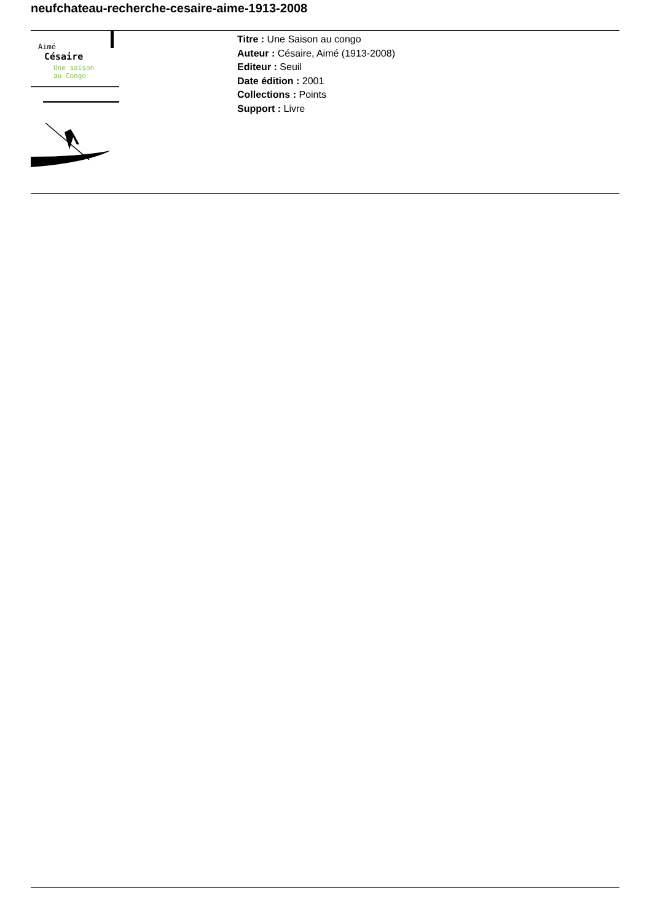neufchateau-recherche-cesaire-aime-1913-2008
Aimé
Césaire
Une saison
au Congo
Titre : Une Saison au congo
Auteur : Césaire, Aimé (1913-2008)
Editeur : Seuil
Date édition : 2001
Collections : Points
Support : Livre